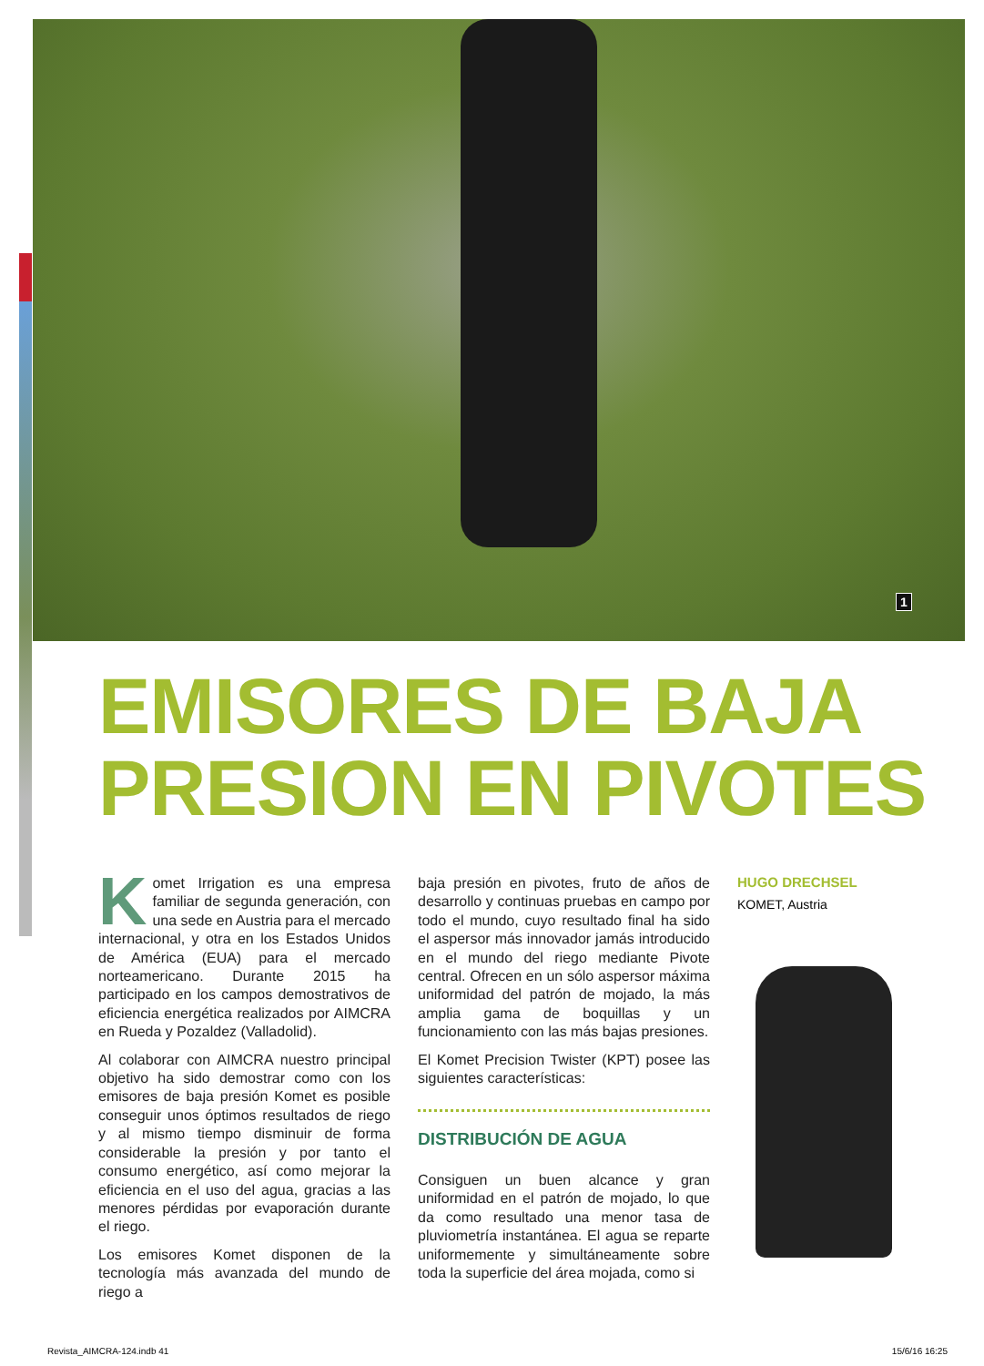1
EMISORES DE BAJA
PRESION EN PIVOTES
Komet Irrigation es una empresa familiar de segunda generación, con una sede en Austria para el mercado internacional, y otra en los Estados Unidos de América (EUA) para el mercado norteamericano. Durante 2015 ha participado en los campos demostrativos de eficiencia energética realizados por AIMCRA en Rueda y Pozaldez (Valladolid).
Al colaborar con AIMCRA nuestro principal objetivo ha sido demostrar como con los emisores de baja presión Komet es posible conseguir unos óptimos resultados de riego y al mismo tiempo disminuir de forma considerable la presión y por tanto el consumo energético, así como mejorar la eficiencia en el uso del agua, gracias a las menores pérdidas por evaporación durante el riego.
Los emisores Komet disponen de la tecnología más avanzada del mundo de riego a
baja presión en pivotes, fruto de años de desarrollo y continuas pruebas en campo por todo el mundo, cuyo resultado final ha sido el aspersor más innovador jamás introducido en el mundo del riego mediante Pivote central. Ofrecen en un sólo aspersor máxima uniformidad del patrón de mojado, la más amplia gama de boquillas y un funcionamiento con las más bajas presiones.
El Komet Precision Twister (KPT) posee las siguientes características:
DISTRIBUCIÓN DE AGUA
Consiguen un buen alcance y gran uniformidad en el patrón de mojado, lo que da como resultado una menor tasa de pluviometría instantánea. El agua se reparte uniformemente y simultáneamente sobre toda la superficie del área mojada, como si
HUGO DRECHSEL
KOMET, Austria
Revista_AIMCRA-124.indb 41 15/6/16 16:25